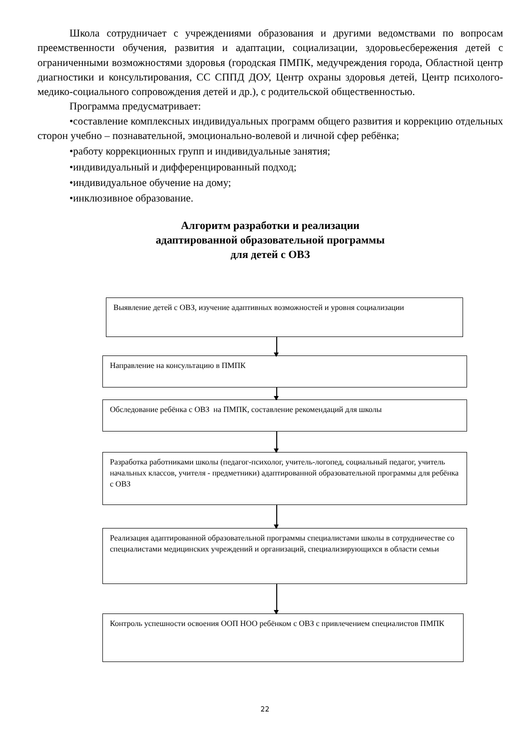Школа сотрудничает с учреждениями образования и другими ведомствами по вопросам преемственности обучения, развития и адаптации, социализации, здоровьесбережения детей с ограниченными возможностями здоровья (городская ПМПК, медучреждения города, Областной центр диагностики и консультирования, СС СППД ДОУ, Центр охраны здоровья детей, Центр психолого-медико-социального сопровождения детей и др.), с родительской общественностью.
Программа предусматривает:
•составление комплексных индивидуальных программ общего развития и коррекцию отдельных сторон учебно – познавательной, эмоционально-волевой и личной сфер ребёнка;
•работу коррекционных групп и индивидуальные занятия;
•индивидуальный и дифференцированный подход;
•индивидуальное обучение на дому;
•инклюзивное образование.
Алгоритм разработки и реализации
адаптированной образовательной программы
для детей с ОВЗ
Выявление детей с ОВЗ, изучение адаптивных возможностей и уровня социализации
Направление на консультацию в ПМПК
Обследование ребёнка с ОВЗ на ПМПК, составление рекомендаций для школы
Разработка работниками школы (педагог-психолог, учитель-логопед, социальный педагог, учитель начальных классов, учителя - предметники) адаптированной образовательной программы для ребёнка с ОВЗ
Реализация адаптированной образовательной программы специалистами школы в сотрудничестве со специалистами медицинских учреждений и организаций, специализирующихся в области семьи
Контроль успешности освоения ООП НОО ребёнком с ОВЗ с привлечением специалистов ПМПК
22